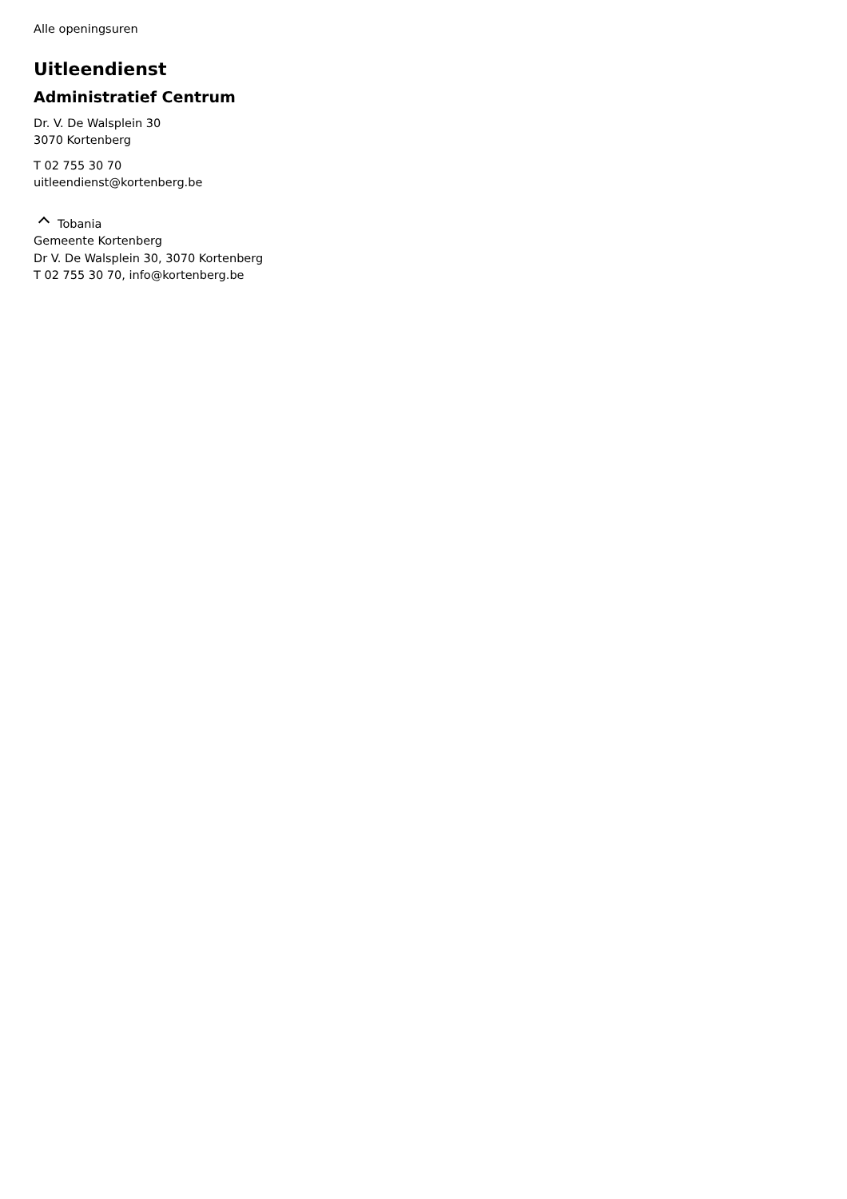Alle openingsuren
Uitleendienst
Administratief Centrum
Dr. V. De Walsplein 30
3070 Kortenberg
T 02 755 30 70
uitleendienst@kortenberg.be
Tobania
Gemeente Kortenberg
Dr V. De Walsplein 30, 3070 Kortenberg
T 02 755 30 70, info@kortenberg.be